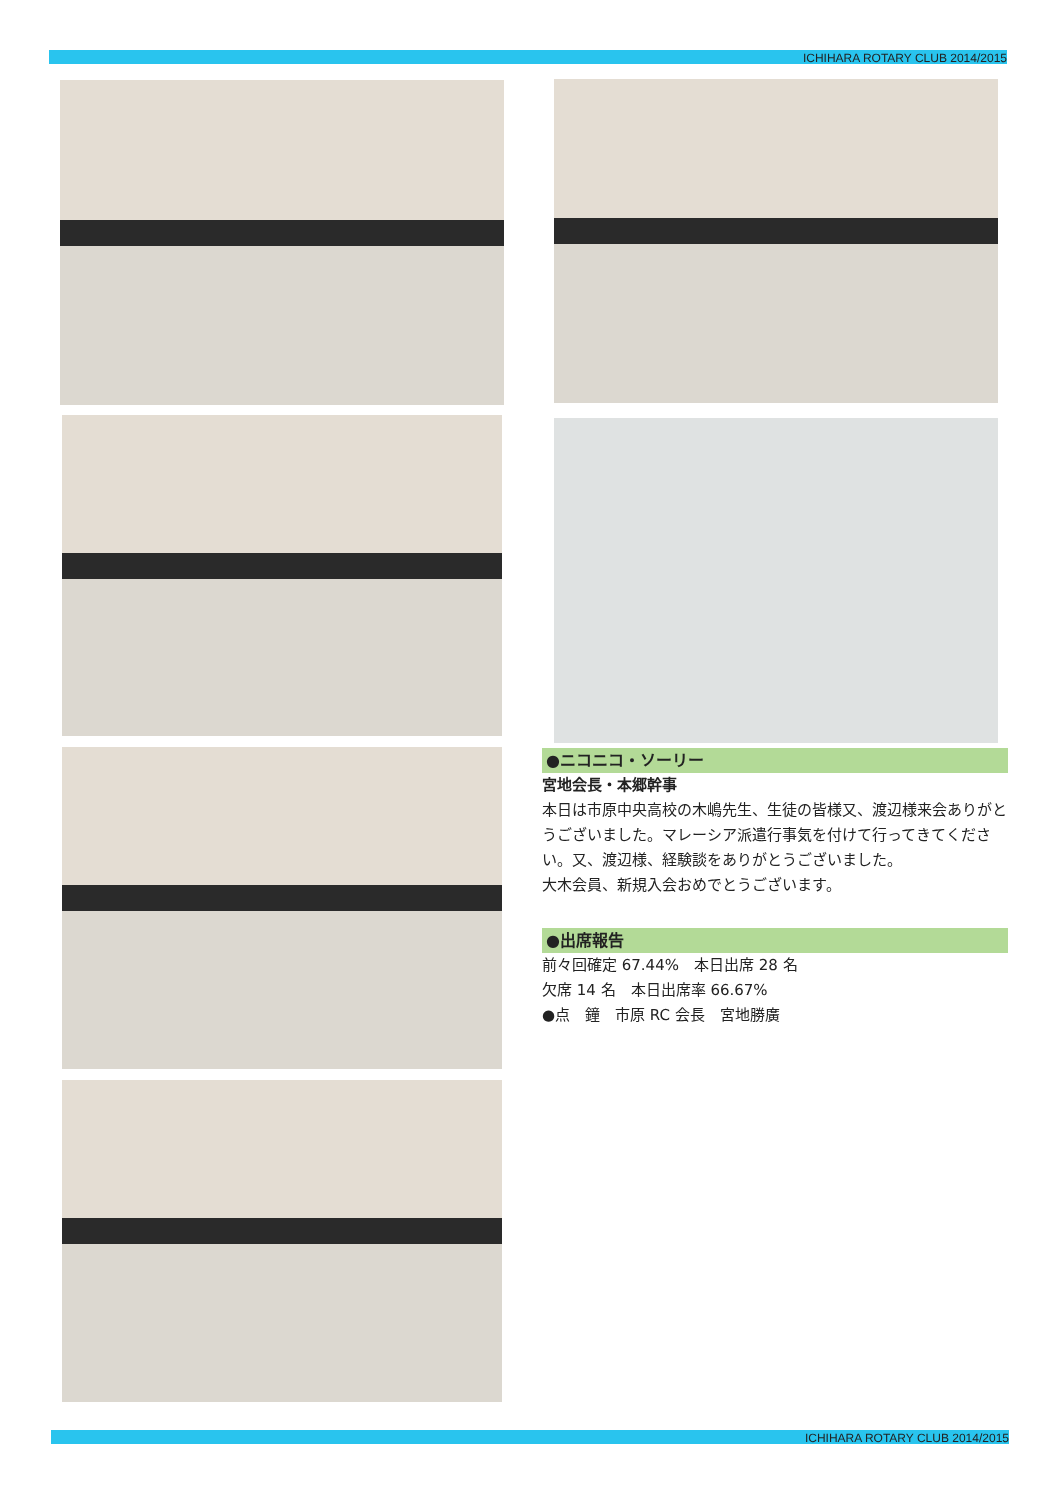ICHIHARA ROTARY CLUB 2014/2015
●ニコニコ・ソーリー
宮地会長・本郷幹事
本日は市原中央高校の木嶋先生、生徒の皆様又、渡辺様来会ありがとうございました。マレーシア派遣行事気を付けて行ってきてください。又、渡辺様、経験談をありがとうございました。
大木会員、新規入会おめでとうございます。
●出席報告
前々回確定 67.44%　本日出席 28 名
欠席 14 名　本日出席率 66.67%
●点　鐘　市原 RC 会長　宮地勝廣
ICHIHARA ROTARY CLUB 2014/2015